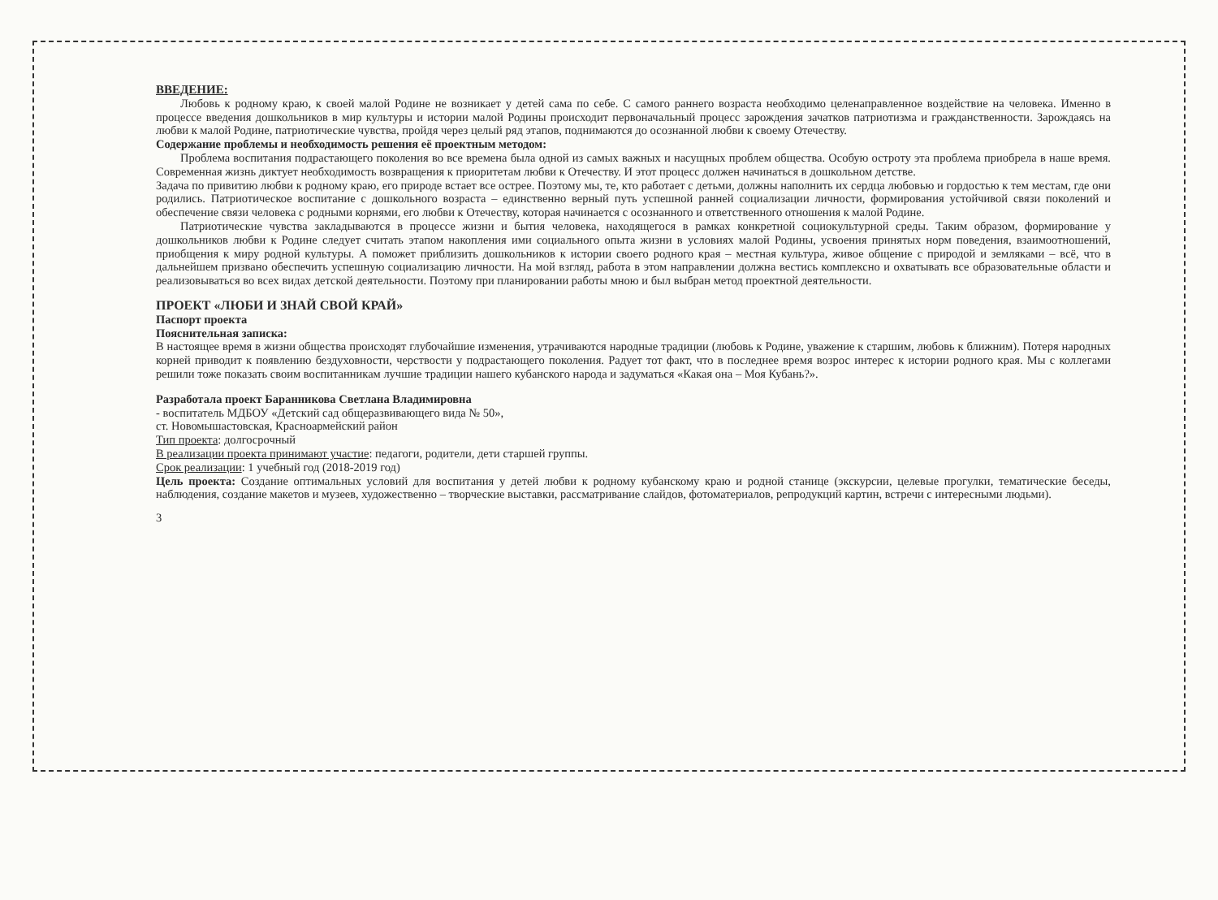ВВЕДЕНИЕ:
Любовь к родному краю, к своей малой Родине не возникает у детей сама по себе. С самого раннего возраста необходимо целенаправленное воздействие на человека. Именно в процессе введения дошкольников в мир культуры и истории малой Родины происходит первоначальный процесс зарождения зачатков патриотизма и гражданственности. Зарождаясь на любви к малой Родине, патриотические чувства, пройдя через целый ряд этапов, поднимаются до осознанной любви к своему Отечеству.
Содержание проблемы и необходимость решения её проектным методом:
Проблема воспитания подрастающего поколения во все времена была одной из самых важных и насущных проблем общества. Особую остроту эта проблема приобрела в наше время. Современная жизнь диктует необходимость возвращения к приоритетам любви к Отечеству. И этот процесс должен начинаться в дошкольном детстве.
Задача по привитию любви к родному краю, его природе встает все острее. Поэтому мы, те, кто работает с детьми, должны наполнить их сердца любовью и гордостью к тем местам, где они родились. Патриотическое воспитание с дошкольного возраста – единственно верный путь успешной ранней социализации личности, формирования устойчивой связи поколений и обеспечение связи человека с родными корнями, его любви к Отечеству, которая начинается с осознанного и ответственного отношения к малой Родине.
Патриотические чувства закладываются в процессе жизни и бытия человека, находящегося в рамках конкретной социокультурной среды. Таким образом, формирование у дошкольников любви к Родине следует считать этапом накопления ими социального опыта жизни в условиях малой Родины, усвоения принятых норм поведения, взаимоотношений, приобщения к миру родной культуры. А поможет приблизить дошкольников к истории своего родного края – местная культура, живое общение с природой и земляками – всё, что в дальнейшем призвано обеспечить успешную социализацию личности. На мой взгляд, работа в этом направлении должна вестись комплексно и охватывать все образовательные области и реализовываться во всех видах детской деятельности. Поэтому при планировании работы мною и был выбран метод проектной деятельности.
ПРОЕКТ «ЛЮБИ И ЗНАЙ СВОЙ КРАЙ»
Паспорт проекта
Пояснительная записка:
В настоящее время в жизни общества происходят глубочайшие изменения, утрачиваются народные традиции (любовь к Родине, уважение к старшим, любовь к ближним). Потеря народных корней приводит к появлению бездуховности, черствости у подрастающего поколения. Радует тот факт, что в последнее время возрос интерес к истории родного края. Мы с коллегами решили тоже показать своим воспитанникам лучшие традиции нашего кубанского народа и задуматься «Какая она – Моя Кубань?».
Разработала проект Баранникова Светлана Владимировна
- воспитатель МДБОУ «Детский сад общеразвивающего вида № 50»,
ст. Новомышастовская, Красноармейский район
Тип проекта: долгосрочный
В реализации проекта принимают участие: педагоги, родители, дети старшей группы.
Срок реализации: 1 учебный год (2018-2019 год)
Цель проекта: Создание оптимальных условий для воспитания у детей любви к родному кубанскому краю и родной станице (экскурсии, целевые прогулки, тематические беседы, наблюдения, создание макетов и музеев, художественно – творческие выставки, рассматривание слайдов, фотоматериалов, репродукций картин, встречи с интересными людьми).
3